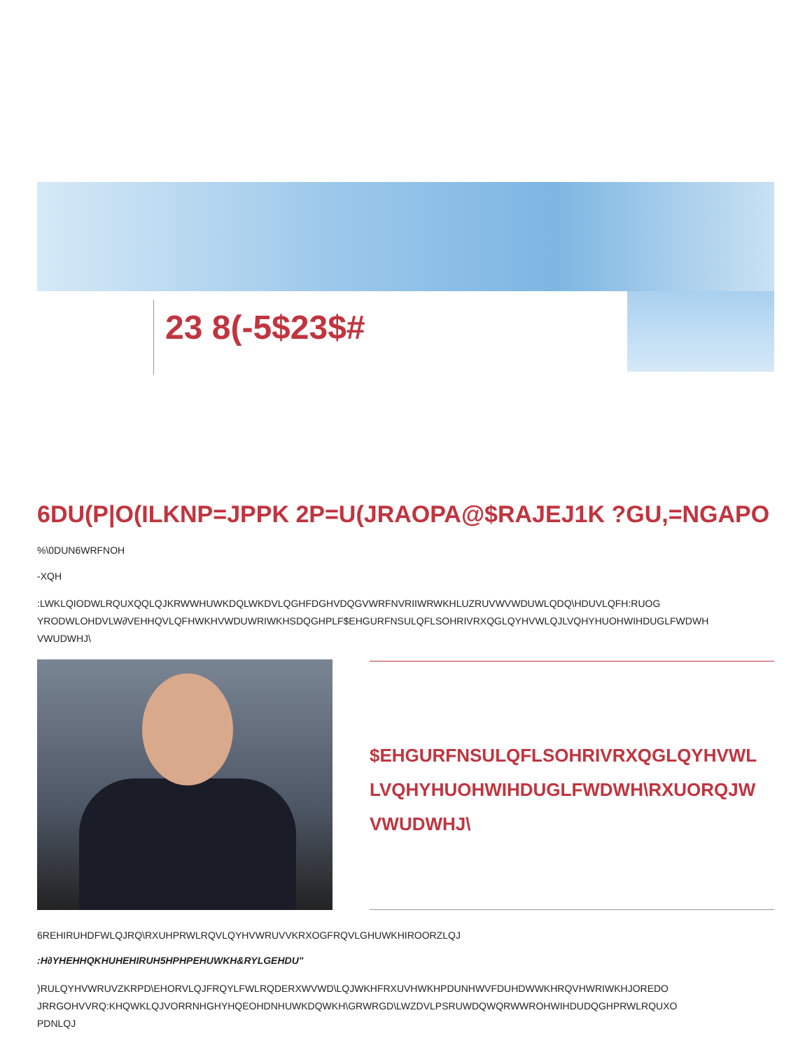23 8(-5$23$#
6DU(P|O(ILKNP=JPPK 2P=U(JRAOPA@$RAJEJ1K ?GU,=NGAPO
%\0DUN6WRFNOH
-XQH
:LWKLQIODWLRQUXQQLQJKRWWHUWKDQLWKDVLQGHFDGHVDQGVWRFNVRIIWRWKHLUZRUVWVWDUWLQDQ\HDUVLQFH:RUOG
YRODWLOHDVLW∂VEHHQVLQFHWKHVWDUWRIWKHSDQGHPLF$EHGURFNSULQFLSOHRIVRXQGLQYHVWLQJLVQHYHUOHWIHDUGLFWDWH
VWUDWHJ\
$EHGURFNSULQFLSOHRIVRXQGLQYHVWL
LVQHYHUOHWIHDUGLFWDWH\RXUORQJW
VWUDWHJ\
6REHIRUHDFWLQJRQ\RXUHPRWLRQVLQYHVWRUVVKRXOGFRQVLGHUWKHIROORZLQJ
:H∂YHEHHQKHUHEHIRUH5HPHPEHUWKH&RYLGEHDU"
)RULQYHVWRUVZKRPD\EHORVLQJFRQYLFWLRQDERXWVWD\LQJWKHFRXUVHWKHPDUNHWVFDUHDWWKHRQVHWRIWKHJOREDO
JRRGOHVVRQ:KHQWKLQJVORRNHGHYHQEOHDNHUWKDQWKH\GRWRGD\LWZDVLPSRUWDQWQRWWROHWIHDUDQGHPRWLRQUXO
PDNLQJ